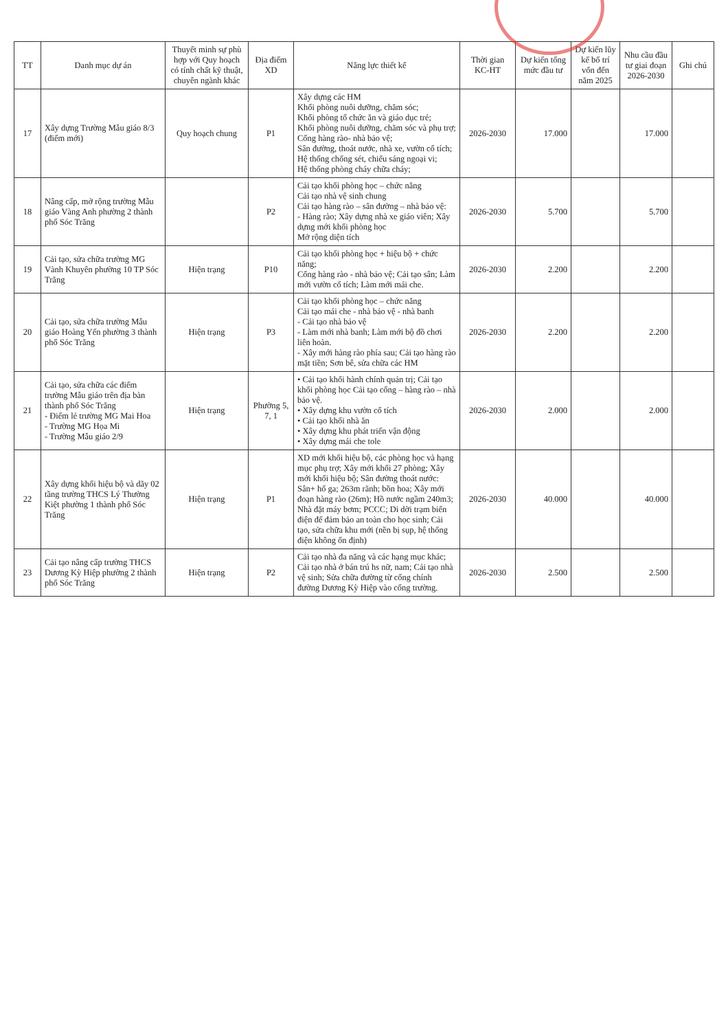| TT | Danh mục dự án | Thuyết minh sự phù hợp với Quy hoạch có tính chất kỹ thuật, chuyên ngành khác | Địa điểm XD | Năng lực thiết kế | Thời gian KC-HT | Dự kiến tổng mức đầu tư | Dự kiến lũy kế bố trí vốn đến năm 2025 | Nhu cầu đầu tư giai đoạn 2026-2030 | Ghi chú |
| --- | --- | --- | --- | --- | --- | --- | --- | --- | --- |
| 17 | Xây dựng Trường Mẫu giáo 8/3 (điểm mới) | Quy hoạch chung | P1 | Xây dựng các HM Khối phòng nuôi dưỡng, chăm sóc; Khối phòng tổ chức ăn và giáo dục trẻ; Khối phòng nuôi dưỡng, chăm sóc và phụ trợ; Cổng hàng rào- nhà bảo vệ; Sân đường, thoát nước, nhà xe, vườn cổ tích; Hệ thống chống sét, chiếu sáng ngoại vi; Hệ thống phòng cháy chữa cháy; | 2026-2030 | 17.000 | | 17.000 | |
| 18 | Nâng cấp, mở rộng trường Mẫu giáo Vàng Anh phường 2 thành phố Sóc Trăng | | P2 | Cải tạo khối phòng học – chức năng Cải tạo nhà vệ sinh chung Cải tạo hàng rào – sân đường – nhà bảo vệ: - Hàng rào; Xây dựng nhà xe giáo viên; Xây dựng mới khối phòng học Mở rộng diện tích | 2026-2030 | 5.700 | | 5.700 | |
| 19 | Cải tạo, sửa chữa trường MG Vành Khuyên phường 10 TP Sóc Trăng | Hiện trạng | P10 | Cải tạo khối phòng học + hiệu bộ + chức năng; Cổng hàng rào - nhà bảo vệ; Cải tạo sân; Làm mới vườn cổ tích; Làm mới mái che. | 2026-2030 | 2.200 | | 2.200 | |
| 20 | Cải tạo, sửa chữa trường Mẫu giáo Hoàng Yến phường 3 thành phố Sóc Trăng | Hiện trạng | P3 | Cải tạo khối phòng học – chức năng Cải tạo mái che - nhà bảo vệ - nhà banh - Cải tạo nhà bảo vệ - Làm mới nhà banh; Làm mới bộ đồ chơi liên hoàn. - Xây mới hàng rào phía sau; Cải tạo hàng rào mặt tiền; Sơn bê, sửa chữa các HM | 2026-2030 | 2.200 | | 2.200 | |
| 21 | Cải tạo, sửa chữa các điểm trường Mẫu giáo trên địa bàn thành phố Sóc Trăng - Điểm lẻ trường MG Mai Hoa - Trường MG Họa Mi - Trường Mẫu giáo 2/9 | Hiện trạng | Phường 5, 7, 1 | • Cải tạo khối hành chính quản trị; Cải tạo khối phòng học Cải tạo cổng – hàng rào – nhà bảo vệ. • Xây dựng khu vườn cổ tích • Cải tạo khối nhà ăn • Xây dựng khu phát triển vận động • Xây dựng mái che tole | 2026-2030 | 2.000 | | 2.000 | |
| 22 | Xây dựng khối hiệu bộ và dãy 02 tầng trường THCS Lý Thường Kiệt phường 1 thành phố Sóc Trăng | Hiện trạng | P1 | XD mới khối hiệu bộ, các phòng học và hạng mục phụ trợ; Xây mới khối 27 phòng; Xây mới khối hiệu bộ; Sân đường thoát nước: Sân+ hố ga; 263m rãnh; bồn hoa; Xây mới đoạn hàng rào (26m); Hồ nước ngầm 240m3; Nhà đặt máy bơm; PCCC; Di dời trạm biến điện để đảm bảo an toàn cho học sinh; Cải tạo, sửa chữa khu mới (nền bị sụp, hệ thống điện không ổn định) | 2026-2030 | 40.000 | | 40.000 | |
| 23 | Cải tạo nâng cấp trường THCS Dương Kỳ Hiệp phường 2 thành phố Sóc Trăng | Hiện trạng | P2 | Cải tạo nhà đa năng và các hạng mục khác; Cải tạo nhà ở bán trú hs nữ, nam; Cải tạo nhà vệ sinh; Sửa chữa đường từ cổng chính đường Dương Kỳ Hiệp vào cổng trường. | 2026-2030 | 2.500 | | 2.500 | |